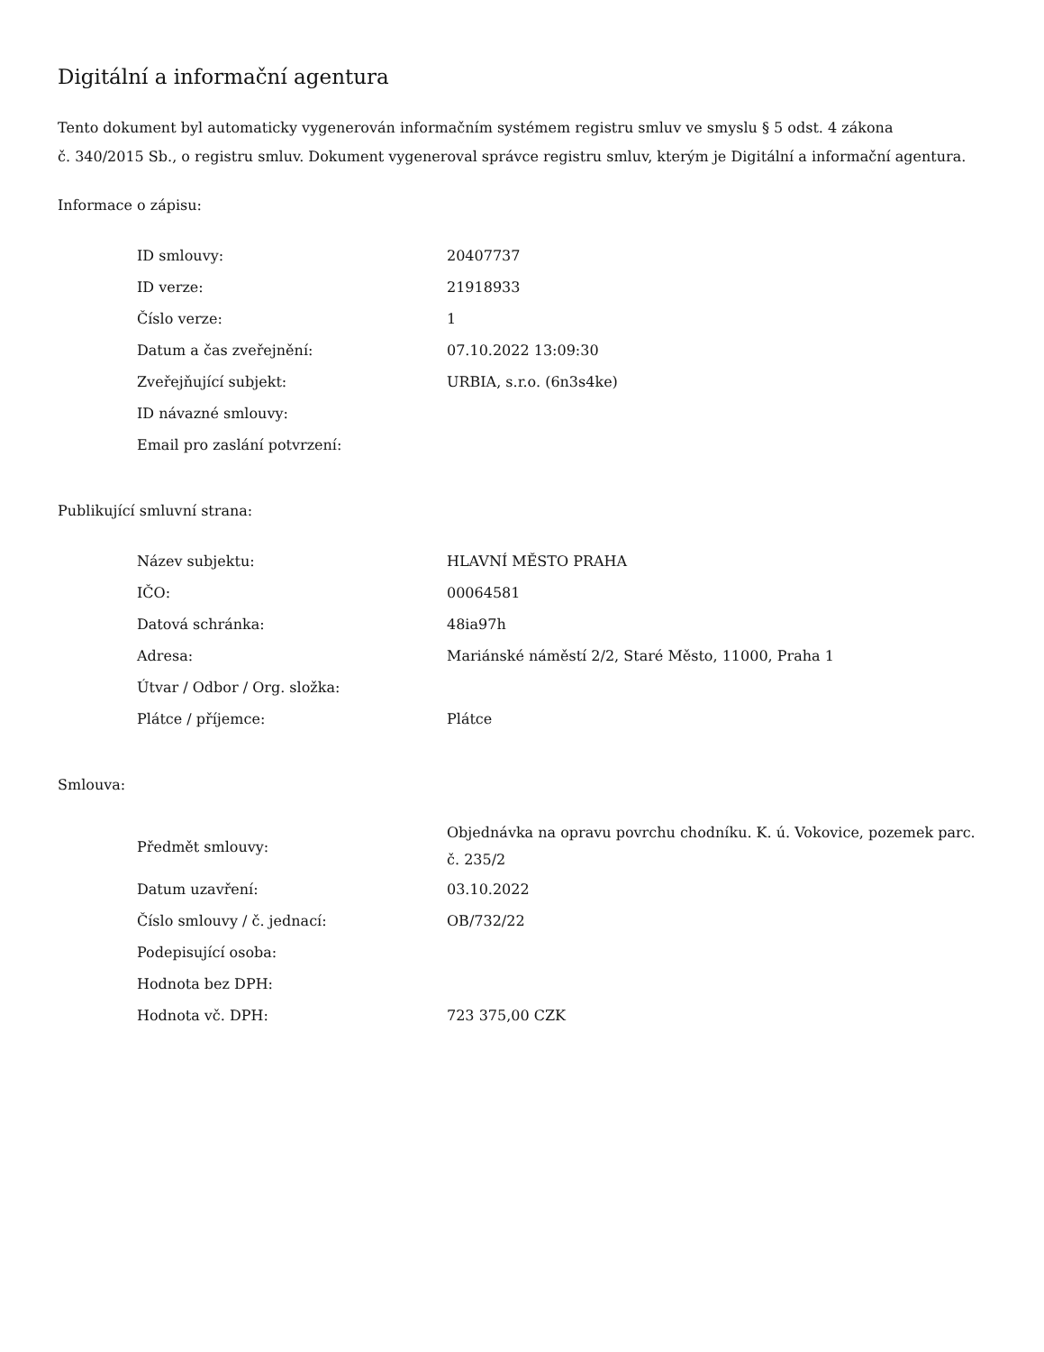Digitální a informační agentura
Tento dokument byl automaticky vygenerován informačním systémem registru smluv ve smyslu § 5 odst. 4 zákona
č. 340/2015 Sb., o registru smluv. Dokument vygeneroval správce registru smluv, kterým je Digitální a informační agentura.
Informace o zápisu:
| ID smlouvy: | 20407737 |
| ID verze: | 21918933 |
| Číslo verze: | 1 |
| Datum a čas zveřejnění: | 07.10.2022 13:09:30 |
| Zveřejňující subjekt: | URBIA, s.r.o. (6n3s4ke) |
| ID návazné smlouvy: | |
| Email pro zaslání potvrzení: | |
Publikující smluvní strana:
| Název subjektu: | HLAVNÍ MĚSTO PRAHA |
| IČO: | 00064581 |
| Datová schránka: | 48ia97h |
| Adresa: | Mariánské náměstí 2/2, Staré Město, 11000, Praha 1 |
| Útvar / Odbor / Org. složka: | |
| Plátce / příjemce: | Plátce |
Smlouva:
| Předmět smlouvy: | Objednávka na opravu povrchu chodníku. K. ú. Vokovice, pozemek parc. č. 235/2 |
| Datum uzavření: | 03.10.2022 |
| Číslo smlouvy / č. jednací: | OB/732/22 |
| Podepisující osoba: | |
| Hodnota bez DPH: | |
| Hodnota vč. DPH: | 723 375,00 CZK |